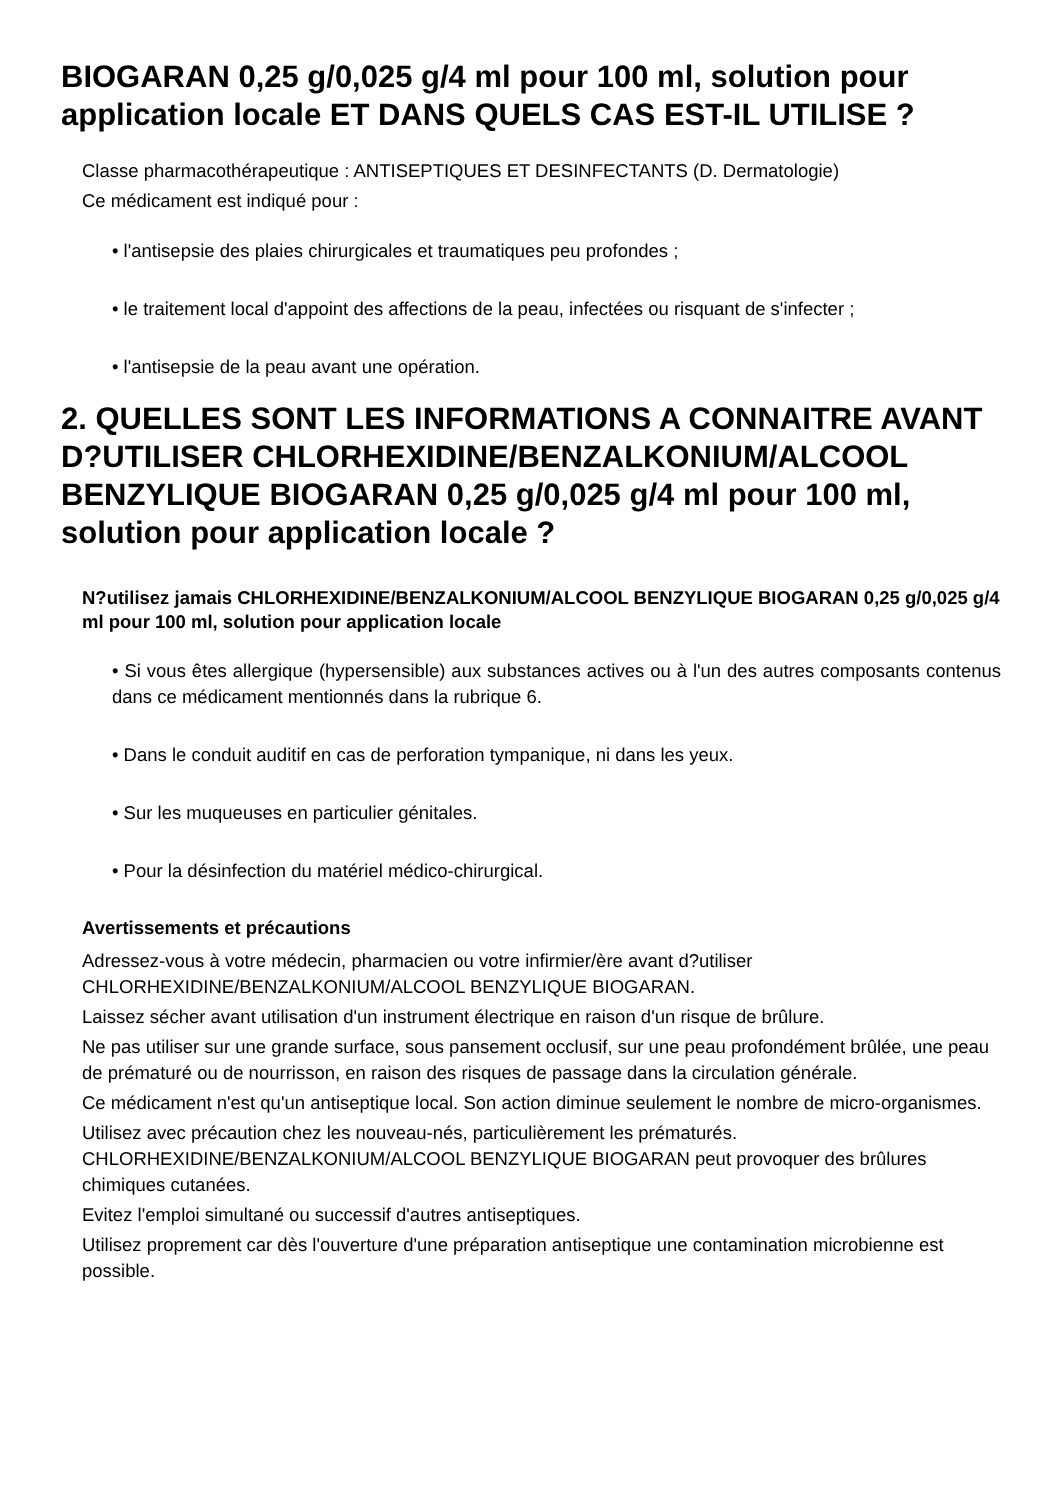BIOGARAN 0,25 g/0,025 g/4 ml pour 100 ml, solution pour application locale ET DANS QUELS CAS EST-IL UTILISE ?
Classe pharmacothérapeutique : ANTISEPTIQUES ET DESINFECTANTS (D. Dermatologie)
Ce médicament est indiqué pour :
• l'antisepsie des plaies chirurgicales et traumatiques peu profondes ;
• le traitement local d'appoint des affections de la peau, infectées ou risquant de s'infecter ;
• l'antisepsie de la peau avant une opération.
2. QUELLES SONT LES INFORMATIONS A CONNAITRE AVANT D?UTILISER CHLORHEXIDINE/BENZALKONIUM/ALCOOL BENZYLIQUE BIOGARAN 0,25 g/0,025 g/4 ml pour 100 ml, solution pour application locale ?
N?utilisez jamais CHLORHEXIDINE/BENZALKONIUM/ALCOOL BENZYLIQUE BIOGARAN 0,25 g/0,025 g/4 ml pour 100 ml, solution pour application locale
• Si vous êtes allergique (hypersensible) aux substances actives ou à l'un des autres composants contenus dans ce médicament mentionnés dans la rubrique 6.
• Dans le conduit auditif en cas de perforation tympanique, ni dans les yeux.
• Sur les muqueuses en particulier génitales.
• Pour la désinfection du matériel médico-chirurgical.
Avertissements et précautions
Adressez-vous à votre médecin, pharmacien ou votre infirmier/ère avant d?utiliser CHLORHEXIDINE/BENZALKONIUM/ALCOOL BENZYLIQUE BIOGARAN.
Laissez sécher avant utilisation d'un instrument électrique en raison d'un risque de brûlure.
Ne pas utiliser sur une grande surface, sous pansement occlusif, sur une peau profondément brûlée, une peau de prématuré ou de nourrisson, en raison des risques de passage dans la circulation générale.
Ce médicament n'est qu'un antiseptique local. Son action diminue seulement le nombre de micro-organismes.
Utilisez avec précaution chez les nouveau-nés, particulièrement les prématurés. CHLORHEXIDINE/BENZALKONIUM/ALCOOL BENZYLIQUE BIOGARAN peut provoquer des brûlures chimiques cutanées.
Evitez l'emploi simultané ou successif d'autres antiseptiques.
Utilisez proprement car dès l'ouverture d'une préparation antiseptique une contamination microbienne est possible.